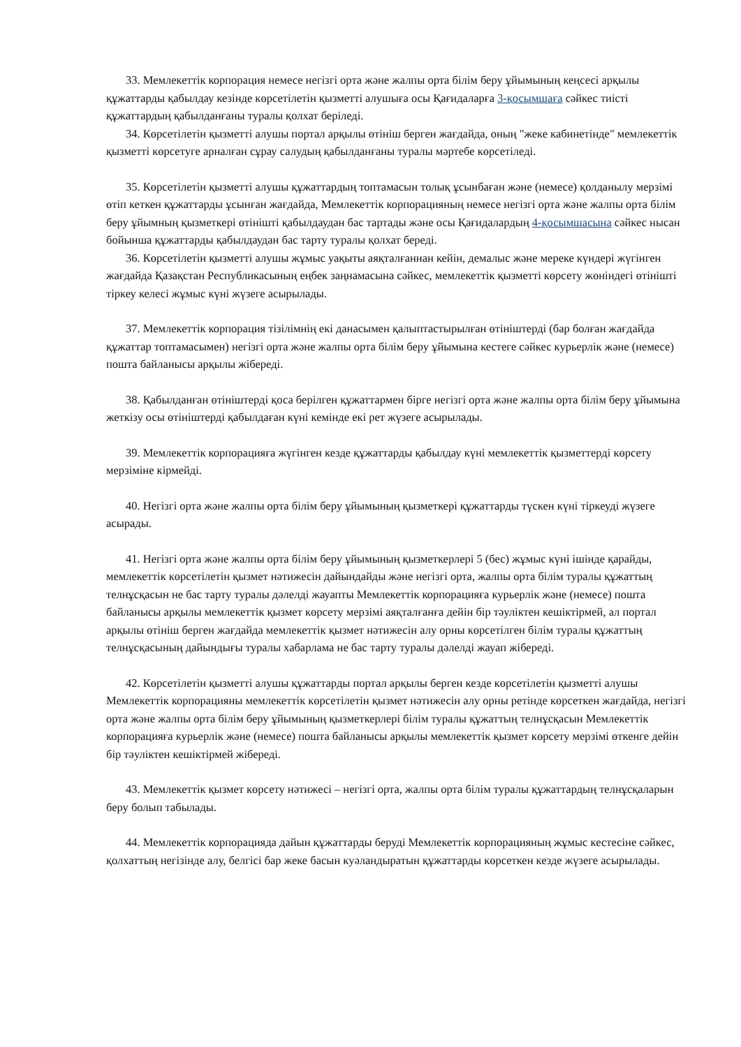33. Мемлекеттік корпорация немесе негізгі орта және жалпы орта білім беру ұйымының кеңсесі арқылы құжаттарды қабылдау кезінде көрсетілетін қызметті алушыға осы Қағидаларға 3-қосымшаға сәйкес тиісті құжаттардың қабылданғаны туралы қолхат беріледі.
34. Көрсетілетін қызметті алушы портал арқылы өтініш берген жағдайда, оның "жеке кабинетінде" мемлекеттік қызметті көрсетуге арналған сұрау салудың қабылданғаны туралы мәртебе көрсетіледі.
35. Көрсетілетін қызметті алушы құжаттардың топтамасын толық ұсынбаған және (немесе) қолданылу мерзімі өтіп кеткен құжаттарды ұсынған жағдайда, Мемлекеттік корпорацияның немесе негізгі орта және жалпы орта білім беру ұйымның қызметкері өтінішті қабылдаудан бас тартады және осы Қағидалардың 4-қосымшасына сәйкес нысан бойынша құжаттарды қабылдаудан бас тарту туралы қолхат береді.
36. Көрсетілетін қызметті алушы жұмыс уақыты аяқталғаннан кейін, демалыс және мереке күндері жүгінген жағдайда Қазақстан Республикасының еңбек заңнамасына сәйкес, мемлекеттік қызметті көрсету жөніндегі өтінішті тіркеу келесі жұмыс күні жүзеге асырылады.
37. Мемлекеттік корпорация тізілімнің екі данасымен қалыптастырылған өтініштерді (бар болған жағдайда құжаттар топтамасымен) негізгі орта және жалпы орта білім беру ұйымына кестеге сәйкес курьерлік және (немесе) пошта байланысы арқылы жібереді.
38. Қабылданған өтініштерді қоса берілген құжаттармен бірге негізгі орта және жалпы орта білім беру ұйымына жеткізу осы өтініштерді қабылдаған күні кемінде екі рет жүзеге асырылады.
39. Мемлекеттік корпорацияға жүгінген кезде құжаттарды қабылдау күні мемлекеттік қызметтерді көрсету мерзіміне кірмейді.
40. Негізгі орта және жалпы орта білім беру ұйымының қызметкері құжаттарды түскен күні тіркеуді жүзеге асырады.
41. Негізгі орта және жалпы орта білім беру ұйымының қызметкерлері 5 (бес) жұмыс күні ішінде қарайды, мемлекеттік көрсетілетін қызмет нәтижесін дайындайды және негізгі орта, жалпы орта білім туралы құжаттың телнұсқасын не бас тарту туралы дәлелді жауапты Мемлекеттік корпорацияға курьерлік және (немесе) пошта байланысы арқылы мемлекеттік қызмет көрсету мерзімі аяқталғанға дейін бір тәуліктен кешіктірмей, ал портал арқылы өтініш берген жағдайда мемлекеттік қызмет нәтижесін алу орны көрсетілген білім туралы құжаттың телнұсқасының дайындығы туралы хабарлама не бас тарту туралы дәлелді жауап жібереді.
42. Көрсетілетін қызметті алушы құжаттарды портал арқылы берген кезде көрсетілетін қызметті алушы Мемлекеттік корпорацияны мемлекеттік көрсетілетін қызмет нәтижесін алу орны ретінде көрсеткен жағдайда, негізгі орта және жалпы орта білім беру ұйымының қызметкерлері білім туралы құжаттың телнұсқасын Мемлекеттік корпорацияға курьерлік және (немесе) пошта байланысы арқылы мемлекеттік қызмет көрсету мерзімі өткенге дейін бір тәуліктен кешіктірмей жібереді.
43. Мемлекеттік қызмет көрсету нәтижесі – негізгі орта, жалпы орта білім туралы құжаттардың телнұсқаларын беру болып табылады.
44. Мемлекеттік корпорацияда дайын құжаттарды беруді Мемлекеттік корпорацияның жұмыс кестесіне сәйкес, қолхаттың негізінде алу, белгісі бар жеке басын куәландыратын құжаттарды көрсеткен кезде жүзеге асырылады.